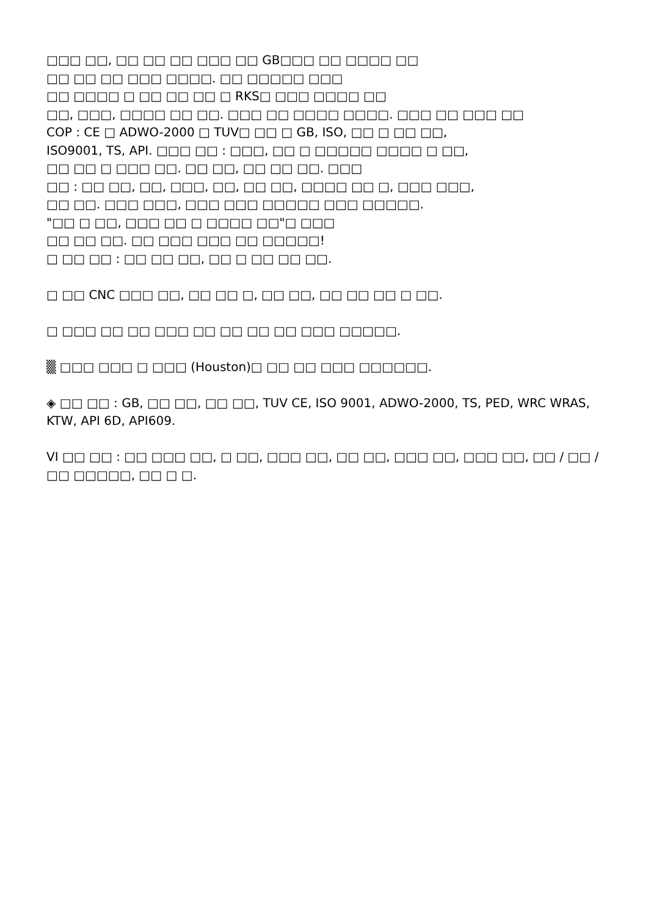□□□ □□, □□ □□ □□ □□□ □□ GB□□□ □□ □□□□ □□
□□ □□ □□ □□□ □□□□. □□ □□□□□ □□□
□□ □□□□ □ □□ □□ □□ □ RKS□ □□□ □□□□ □□
□□, □□□, □□□□ □□ □□. □□□ □□ □□□□ □□□□. □□□ □□ □□□ □□
COP : CE □ ADWO-2000 □ TUV□ □□ □ GB, ISO, □□ □ □□ □□,
ISO9001, TS, API. □□□ □□ : □□□, □□ □ □□□□□ □□□□ □ □□,
□□ □□ □ □□□ □□. □□ □□, □□ □□ □□. □□□
□□ : □□ □□, □□, □□□, □□, □□ □□, □□□□ □□ □, □□□ □□□,
□□ □□. □□□ □□□, □□□ □□□ □□□□□ □□□ □□□□□.
"□□ □ □□, □□□ □□ □ □□□□ □□"□ □□□
□□ □□ □□. □□ □□□ □□□ □□ □□□□□!
□ □□ □□ : □□ □□ □□, □□ □ □□ □□ □□.
□ □□ CNC □□□ □□, □□ □□ □, □□ □□, □□ □□ □□ □ □□.
□ □□□ □□ □□ □□□ □□ □□ □□ □□ □□□ □□□□□.
▒ □□□ □□□ □ □□□ (Houston)□ □□ □□ □□□ □□□□□□.
◈ □□ □□ : GB, □□ □□, □□ □□, TUV CE, ISO 9001, ADWO-2000, TS, PED, WRC WRAS, KTW, API 6D, API609.
VI □□ □□ : □□ □□□ □□, □ □□, □□□ □□, □□ □□, □□□ □□, □□□ □□, □□ / □□ / □□ □□□□□, □□ □ □.